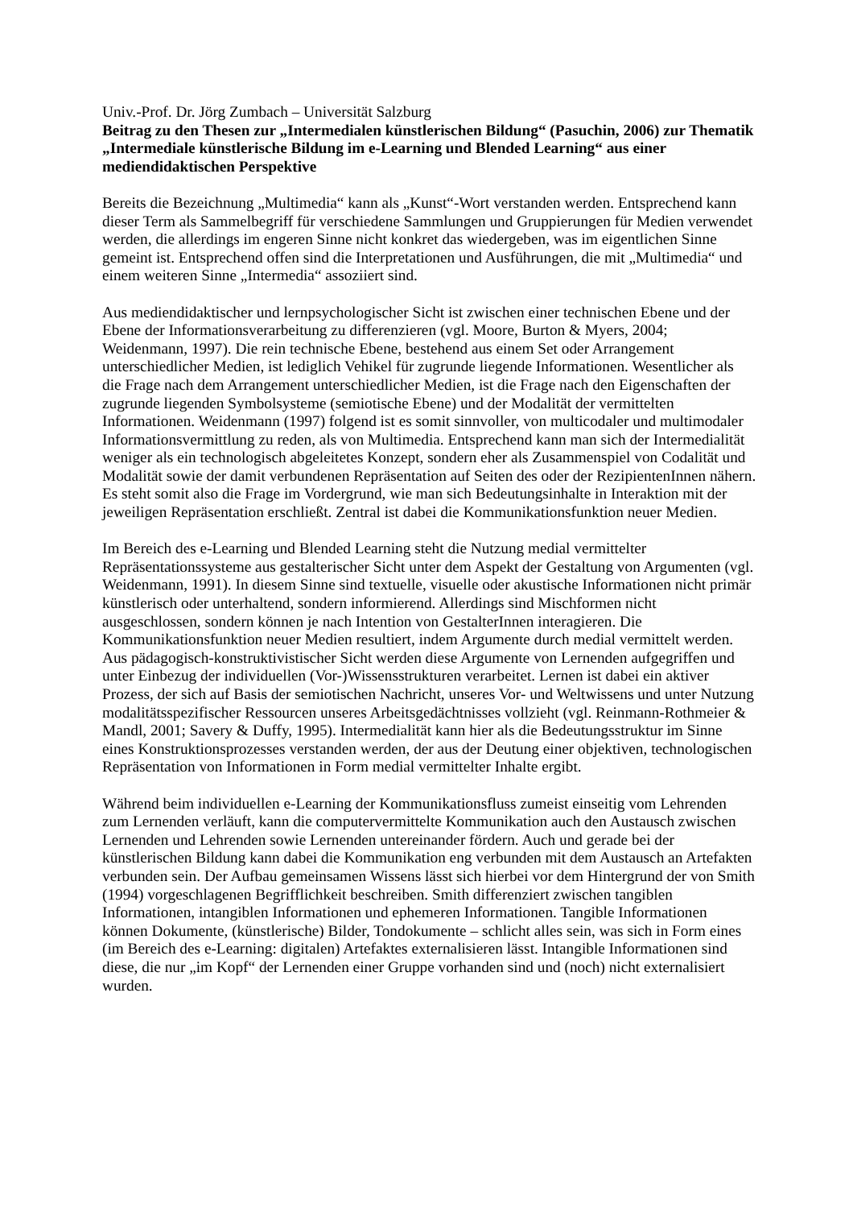Univ.-Prof. Dr. Jörg Zumbach – Universität Salzburg
Beitrag zu den Thesen zur „Intermedialen künstlerischen Bildung“ (Pasuchin, 2006) zur Thematik „Intermediale künstlerische Bildung im e-Learning und Blended Learning“ aus einer mediendidaktischen Perspektive
Bereits die Bezeichnung „Multimedia“ kann als „Kunst“-Wort verstanden werden. Entsprechend kann dieser Term als Sammelbegriff für verschiedene Sammlungen und Gruppierungen für Medien verwendet werden, die allerdings im engeren Sinne nicht konkret das wiedergeben, was im eigentlichen Sinne gemeint ist. Entsprechend offen sind die Interpretationen und Ausführungen, die mit „Multimedia“ und einem weiteren Sinne „Intermedia“ assoziiert sind.
Aus mediendidaktischer und lernpsychologischer Sicht ist zwischen einer technischen Ebene und der Ebene der Informationsverarbeitung zu differenzieren (vgl. Moore, Burton & Myers, 2004; Weidenmann, 1997). Die rein technische Ebene, bestehend aus einem Set oder Arrangement unterschiedlicher Medien, ist lediglich Vehikel für zugrunde liegende Informationen. Wesentlicher als die Frage nach dem Arrangement unterschiedlicher Medien, ist die Frage nach den Eigenschaften der zugrunde liegenden Symbolsysteme (semiotische Ebene) und der Modalität der vermittelten Informationen. Weidenmann (1997) folgend ist es somit sinnvoller, von multicodaler und multimodaler Informationsvermittlung zu reden, als von Multimedia. Entsprechend kann man sich der Intermedialität weniger als ein technologisch abgeleitetes Konzept, sondern eher als Zusammenspiel von Codalität und Modalität sowie der damit verbundenen Repräsentation auf Seiten des oder der RezipientenInnen nähern. Es steht somit also die Frage im Vordergrund, wie man sich Bedeutungsinhalte in Interaktion mit der jeweiligen Repräsentation erschließt. Zentral ist dabei die Kommunikationsfunktion neuer Medien.
Im Bereich des e-Learning und Blended Learning steht die Nutzung medial vermittelter Repräsentationssysteme aus gestalterischer Sicht unter dem Aspekt der Gestaltung von Argumenten (vgl. Weidenmann, 1991). In diesem Sinne sind textuelle, visuelle oder akustische Informationen nicht primär künstlerisch oder unterhaltend, sondern informierend. Allerdings sind Mischformen nicht ausgeschlossen, sondern können je nach Intention von GestalterInnen interagieren. Die Kommunikationsfunktion neuer Medien resultiert, indem Argumente durch medial vermittelt werden. Aus pädagogisch-konstruktivistischer Sicht werden diese Argumente von Lernenden aufgegriffen und unter Einbezug der individuellen (Vor-)Wissensstrukturen verarbeitet. Lernen ist dabei ein aktiver Prozess, der sich auf Basis der semiotischen Nachricht, unseres Vor- und Weltwissens und unter Nutzung modalitätsspezifischer Ressourcen unseres Arbeitsgedächtnisses vollzieht (vgl. Reinmann-Rothmeier & Mandl, 2001; Savery & Duffy, 1995). Intermedialität kann hier als die Bedeutungsstruktur im Sinne eines Konstruktionsprozesses verstanden werden, der aus der Deutung einer objektiven, technologischen Repräsentation von Informationen in Form medial vermittelter Inhalte ergibt.
Während beim individuellen e-Learning der Kommunikationsfluss zumeist einseitig vom Lehrenden zum Lernenden verläuft, kann die computervermittelte Kommunikation auch den Austausch zwischen Lernenden und Lehrenden sowie Lernenden untereinander fördern. Auch und gerade bei der künstlerischen Bildung kann dabei die Kommunikation eng verbunden mit dem Austausch an Artefakten verbunden sein. Der Aufbau gemeinsamen Wissens lässt sich hierbei vor dem Hintergrund der von Smith (1994) vorgeschlagenen Begrifflichkeit beschreiben. Smith differenziert zwischen tangiblen Informationen, intangiblen Informationen und ephemeren Informationen. Tangible Informationen können Dokumente, (künstlerische) Bilder, Tondokumente – schlicht alles sein, was sich in Form eines (im Bereich des e-Learning: digitalen) Artefaktes externalisieren lässt. Intangible Informationen sind diese, die nur „im Kopf“ der Lernenden einer Gruppe vorhanden sind und (noch) nicht externalisiert wurden.